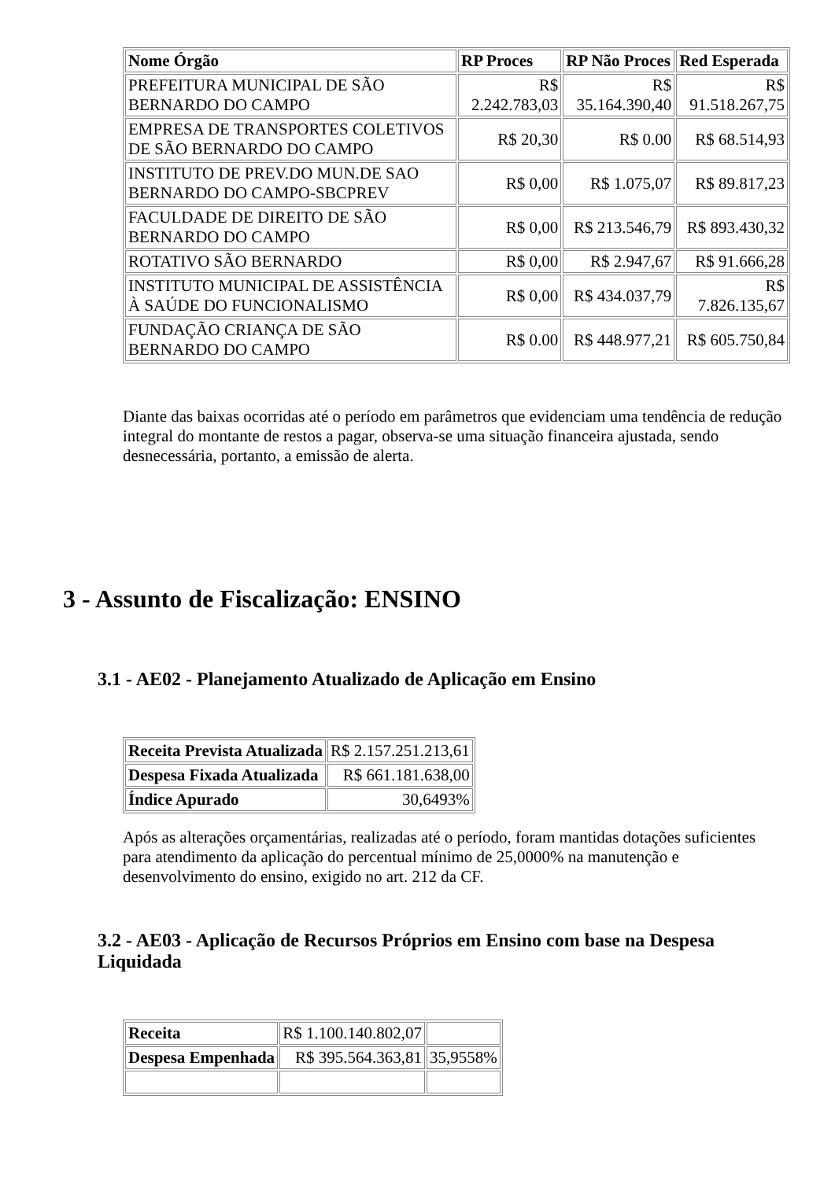| Nome Órgão | RP Proces | RP Não Proces | Red Esperada |
| --- | --- | --- | --- |
| PREFEITURA MUNICIPAL DE SÃO BERNARDO DO CAMPO | R$ 2.242.783,03 | R$ 35.164.390,40 | R$ 91.518.267,75 |
| EMPRESA DE TRANSPORTES COLETIVOS DE SÃO BERNARDO DO CAMPO | R$ 20,30 | R$ 0.00 | R$ 68.514,93 |
| INSTITUTO DE PREV.DO MUN.DE SAO BERNARDO DO CAMPO-SBCPREV | R$ 0,00 | R$ 1.075,07 | R$ 89.817,23 |
| FACULDADE DE DIREITO DE SÃO BERNARDO DO CAMPO | R$ 0,00 | R$ 213.546,79 | R$ 893.430,32 |
| ROTATIVO SÃO BERNARDO | R$ 0,00 | R$ 2.947,67 | R$ 91.666,28 |
| INSTITUTO MUNICIPAL DE ASSISTÊNCIA À SAÚDE DO FUNCIONALISMO | R$ 0,00 | R$ 434.037,79 | R$ 7.826.135,67 |
| FUNDAÇÃO CRIANÇA DE SÃO BERNARDO DO CAMPO | R$ 0.00 | R$ 448.977,21 | R$ 605.750,84 |
Diante das baixas ocorridas até o período em parâmetros que evidenciam uma tendência de redução integral do montante de restos a pagar, observa-se uma situação financeira ajustada, sendo desnecessária, portanto, a emissão de alerta.
3 - Assunto de Fiscalização: ENSINO
3.1 - AE02 - Planejamento Atualizado de Aplicação em Ensino
| Receita Prevista Atualizada | R$ 2.157.251.213,61 |
| Despesa Fixada Atualizada | R$ 661.181.638,00 |
| Índice Apurado | 30,6493% |
Após as alterações orçamentárias, realizadas até o período, foram mantidas dotações suficientes para atendimento da aplicação do percentual mínimo de 25,0000% na manutenção e desenvolvimento do ensino, exigido no art. 212 da CF.
3.2 - AE03 - Aplicação de Recursos Próprios em Ensino com base na Despesa Liquidada
| Receita | R$ 1.100.140.802,07 | |
| Despesa Empenhada | R$ 395.564.363,81 | 35,9558% |